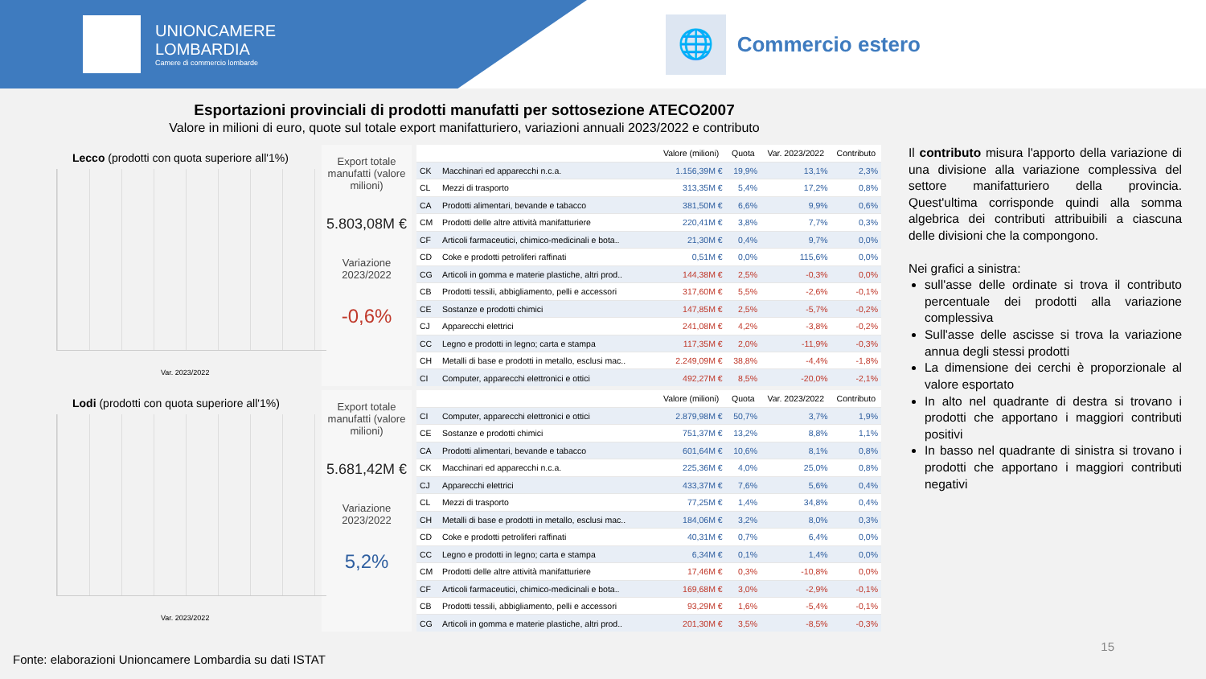UNIONCAMERE
LOMBARDIA
Camere di commercio lombarde
🌐
Commercio estero
Esportazioni provinciali di prodotti manufatti per sottosezione ATECO2007
Valore in milioni di euro, quote sul totale export manifatturiero, variazioni annuali 2023/2022 e contributo
Lecco (prodotti con quota superiore all'1%)
Var. 2023/2022
Export totale manufatti (valore milioni)
5.803,08M €
Variazione 2023/2022
-0,6%
| | | Valore (milioni) | Quota | Var. 2023/2022 | Contributo |
| --- | --- | --- | --- | --- | --- |
| CK | Macchinari ed apparecchi n.c.a. | 1.156,39M € | 19,9% | 13,1% | 2,3% |
| CL | Mezzi di trasporto | 313,35M € | 5,4% | 17,2% | 0,8% |
| CA | Prodotti alimentari, bevande e tabacco | 381,50M € | 6,6% | 9,9% | 0,6% |
| CM | Prodotti delle altre attività manifatturiere | 220,41M € | 3,8% | 7,7% | 0,3% |
| CF | Articoli farmaceutici, chimico-medicinali e bota.. | 21,30M € | 0,4% | 9,7% | 0,0% |
| CD | Coke e prodotti petroliferi raffinati | 0,51M € | 0,0% | 115,6% | 0,0% |
| CG | Articoli in gomma e materie plastiche, altri prod.. | 144,38M € | 2,5% | -0,3% | 0,0% |
| CB | Prodotti tessili, abbigliamento, pelli e accessori | 317,60M € | 5,5% | -2,6% | -0,1% |
| CE | Sostanze e prodotti chimici | 147,85M € | 2,5% | -5,7% | -0,2% |
| CJ | Apparecchi elettrici | 241,08M € | 4,2% | -3,8% | -0,2% |
| CC | Legno e prodotti in legno; carta e stampa | 117,35M € | 2,0% | -11,9% | -0,3% |
| CH | Metalli di base e prodotti in metallo, esclusi mac.. | 2.249,09M € | 38,8% | -4,4% | -1,8% |
| CI | Computer, apparecchi elettronici e ottici | 492,27M € | 8,5% | -20,0% | -2,1% |
Lodi (prodotti con quota superiore all'1%)
Var. 2023/2022
Export totale manufatti (valore milioni)
5.681,42M €
Variazione 2023/2022
5,2%
| | | Valore (milioni) | Quota | Var. 2023/2022 | Contributo |
| --- | --- | --- | --- | --- | --- |
| CI | Computer, apparecchi elettronici e ottici | 2.879,98M € | 50,7% | 3,7% | 1,9% |
| CE | Sostanze e prodotti chimici | 751,37M € | 13,2% | 8,8% | 1,1% |
| CA | Prodotti alimentari, bevande e tabacco | 601,64M € | 10,6% | 8,1% | 0,8% |
| CK | Macchinari ed apparecchi n.c.a. | 225,36M € | 4,0% | 25,0% | 0,8% |
| CJ | Apparecchi elettrici | 433,37M € | 7,6% | 5,6% | 0,4% |
| CL | Mezzi di trasporto | 77,25M € | 1,4% | 34,8% | 0,4% |
| CH | Metalli di base e prodotti in metallo, esclusi mac.. | 184,06M € | 3,2% | 8,0% | 0,3% |
| CD | Coke e prodotti petroliferi raffinati | 40,31M € | 0,7% | 6,4% | 0,0% |
| CC | Legno e prodotti in legno; carta e stampa | 6,34M € | 0,1% | 1,4% | 0,0% |
| CM | Prodotti delle altre attività manifatturiere | 17,46M € | 0,3% | -10,8% | 0,0% |
| CF | Articoli farmaceutici, chimico-medicinali e bota.. | 169,68M € | 3,0% | -2,9% | -0,1% |
| CB | Prodotti tessili, abbigliamento, pelli e accessori | 93,29M € | 1,6% | -5,4% | -0,1% |
| CG | Articoli in gomma e materie plastiche, altri prod.. | 201,30M € | 3,5% | -8,5% | -0,3% |
Il contributo misura l'apporto della variazione di una divisione alla variazione complessiva del settore manifatturiero della provincia. Quest'ultima corrisponde quindi alla somma algebrica dei contributi attribuibili a ciascuna delle divisioni che la compongono.
Nei grafici a sinistra:
sull'asse delle ordinate si trova il contributo percentuale dei prodotti alla variazione complessiva
Sull'asse delle ascisse si trova la variazione annua degli stessi prodotti
La dimensione dei cerchi è proporzionale al valore esportato
In alto nel quadrante di destra si trovano i prodotti che apportano i maggiori contributi positivi
In basso nel quadrante di sinistra si trovano i prodotti che apportano i maggiori contributi negativi
Fonte: elaborazioni Unioncamere Lombardia su dati ISTAT
15